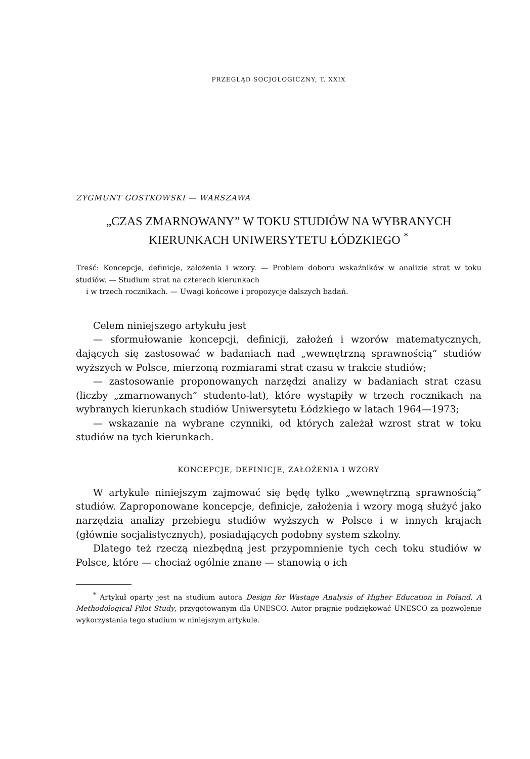PRZEGLĄD SOCJOLOGICZNY, T. XXIX
ZYGMUNT GOSTKOWSKI — WARSZAWA
„CZAS ZMARNOWANY” W TOKU STUDIÓW NA WYBRANYCH KIERUNKACH UNIWERSYTETU ŁÓDZKIEGO <sup>*</sup>
Treść: Koncepcje, definicje, założenia i wzory. — Problem doboru wskaźników w analizie strat w toku studiów. — Studium strat na czterech kierunkach
i w trzech rocznikach. — Uwagi końcowe i propozycje dalszych badań.
Celem niniejszego artykułu jest
— sformułowanie koncepcji, definicji, założeń i wzorów matematycznych, dających się zastosować w badaniach nad „wewnętrzną sprawnością” studiów wyższych w Polsce, mierzoną rozmiarami strat czasu w trakcie studiów;
— zastosowanie proponowanych narzędzi analizy w badaniach strat czasu (liczby „zmarnowanych” studento-lat), które wystąpiły w trzech rocznikach na wybranych kierunkach studiów Uniwersytetu Łódzkiego w latach 1964—1973;
— wskazanie na wybrane czynniki, od których zależał wzrost strat w toku studiów na tych kierunkach.
KONCEPCJE, DEFINICJE, ZAŁOŻENIA I WZORY
W artykule niniejszym zajmować się będę tylko „wewnętrzną sprawnością” studiów. Zaproponowane koncepcje, definicje, założenia i wzory mogą służyć jako narzędzia analizy przebiegu studiów wyższych w Polsce i w innych krajach (głównie socjalistycznych), posiadających podobny system szkolny.
Dlatego też rzeczą niezbędną jest przypomnienie tych cech toku studiów w Polsce, które — chociaż ogólnie znane — stanowią o ich
<sup>*</sup> Artykuł oparty jest na studium autora Design for Wastage Analysis of Higher Education in Poland. A Methodological Pilot Study, przygotowanym dla UNESCO. Autor pragnie podziękować UNESCO za pozwolenie wykorzystania tego studium w niniejszym artykule.